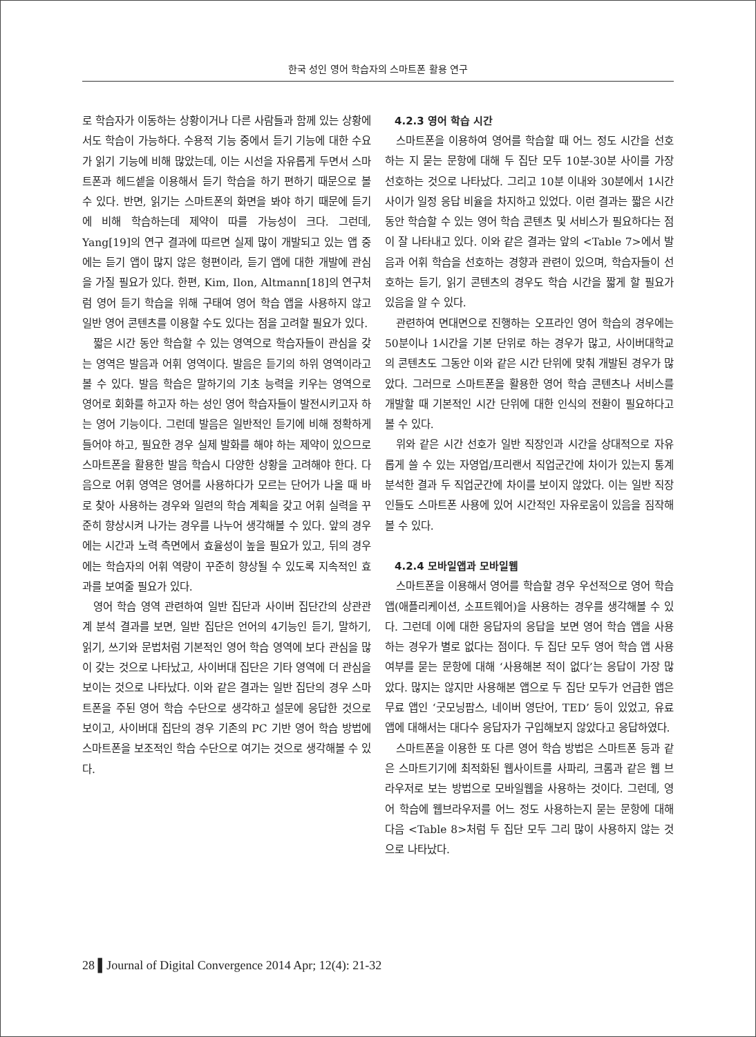한국 성인 영어 학습자의 스마트폰 활용 연구
로 학습자가 이동하는 상황이거나 다른 사람들과 함께 있는 상황에서도 학습이 가능하다. 수용적 기능 중에서 듣기 기능에 대한 수요가 읽기 기능에 비해 많았는데, 이는 시선을 자유롭게 두면서 스마트폰과 헤드셑을 이용해서 듣기 학습을 하기 편하기 때문으로 볼 수 있다. 반면, 읽기는 스마트폰의 화면을 봐야 하기 때문에 듣기에 비해 학습하는데 제약이 따를 가능성이 크다. 그런데, Yang[19]의 연구 결과에 따르면 실제 많이 개발되고 있는 앱 중에는 듣기 앱이 많지 않은 형편이라, 듣기 앱에 대한 개발에 관심을 가질 필요가 있다. 한편, Kim, Ilon, Altmann[18]의 연구처럼 영어 듣기 학습을 위해 구태여 영어 학습 앱을 사용하지 않고 일반 영어 콘텐츠를 이용할 수도 있다는 점을 고려할 필요가 있다.
짧은 시간 동안 학습할 수 있는 영역으로 학습자들이 관심을 갖는 영역은 발음과 어휘 영역이다. 발음은 듣기의 하위 영역이라고 볼 수 있다. 발음 학습은 말하기의 기초 능력을 키우는 영역으로 영어로 회화를 하고자 하는 성인 영어 학습자들이 발전시키고자 하는 영어 기능이다. 그런데 발음은 일반적인 듣기에 비해 정확하게 들어야 하고, 필요한 경우 실제 발화를 해야 하는 제약이 있으므로 스마트폰을 활용한 발음 학습시 다양한 상황을 고려해야 한다. 다음으로 어휘 영역은 영어를 사용하다가 모르는 단어가 나올 때 바로 찾아 사용하는 경우와 일련의 학습 계획을 갖고 어휘 실력을 꾸준히 향상시켜 나가는 경우를 나누어 생각해볼 수 있다. 앞의 경우에는 시간과 노력 측면에서 효율성이 높을 필요가 있고, 뒤의 경우에는 학습자의 어휘 역량이 꾸준히 향상될 수 있도록 지속적인 효과를 보여줄 필요가 있다.
영어 학습 영역 관련하여 일반 집단과 사이버 집단간의 상관관계 분석 결과를 보면, 일반 집단은 언어의 4기능인 듣기, 말하기, 읽기, 쓰기와 문법처럼 기본적인 영어 학습 영역에 보다 관심을 많이 갖는 것으로 나타났고, 사이버대 집단은 기타 영역에 더 관심을 보이는 것으로 나타났다. 이와 같은 결과는 일반 집단의 경우 스마트폰을 주된 영어 학습 수단으로 생각하고 설문에 응답한 것으로 보이고, 사이버대 집단의 경우 기존의 PC 기반 영어 학습 방법에 스마트폰을 보조적인 학습 수단으로 여기는 것으로 생각해볼 수 있다.
4.2.3 영어 학습 시간
스마트폰을 이용하여 영어를 학습할 때 어느 정도 시간을 선호하는 지 묻는 문항에 대해 두 집단 모두 10분-30분 사이를 가장 선호하는 것으로 나타났다. 그리고 10분 이내와 30분에서 1시간 사이가 일정 응답 비율을 차지하고 있었다. 이런 결과는 짧은 시간 동안 학습할 수 있는 영어 학습 콘텐츠 및 서비스가 필요하다는 점이 잘 나타내고 있다. 이와 같은 결과는 앞의 <Table 7>에서 발음과 어휘 학습을 선호하는 경향과 관련이 있으며, 학습자들이 선호하는 듣기, 읽기 콘텐츠의 경우도 학습 시간을 짧게 할 필요가 있음을 알 수 있다.
관련하여 면대면으로 진행하는 오프라인 영어 학습의 경우에는 50분이나 1시간을 기본 단위로 하는 경우가 많고, 사이버대학교의 콘텐츠도 그동안 이와 같은 시간 단위에 맞춰 개발된 경우가 많았다. 그러므로 스마트폰을 활용한 영어 학습 콘텐츠나 서비스를 개발할 때 기본적인 시간 단위에 대한 인식의 전환이 필요하다고 볼 수 있다.
위와 같은 시간 선호가 일반 직장인과 시간을 상대적으로 자유롭게 쓸 수 있는 자영업/프리랜서 직업군간에 차이가 있는지 통계분석한 결과 두 직업군간에 차이를 보이지 않았다. 이는 일반 직장인들도 스마트폰 사용에 있어 시간적인 자유로움이 있음을 짐작해볼 수 있다.
4.2.4 모바일앱과 모바일웹
스마트폰을 이용해서 영어를 학습할 경우 우선적으로 영어 학습 앱(애플리케이션, 소프트웨어)을 사용하는 경우를 생각해볼 수 있다. 그런데 이에 대한 응답자의 응답을 보면 영어 학습 앱을 사용하는 경우가 별로 없다는 점이다. 두 집단 모두 영어 학습 앱 사용 여부를 묻는 문항에 대해 ‘사용해본 적이 없다’는 응답이 가장 많았다. 많지는 않지만 사용해본 앱으로 두 집단 모두가 언급한 앱은 무료 앱인 ‘굿모닝팝스, 네이버 영단어, TED’ 등이 있었고, 유료 앱에 대해서는 대다수 응답자가 구입해보지 않았다고 응답하였다.
스마트폰을 이용한 또 다른 영어 학습 방법은 스마트폰 등과 같은 스마트기기에 최적화된 웹사이트를 사파리, 크롬과 같은 웹 브라우저로 보는 방법으로 모바일웹을 사용하는 것이다. 그런데, 영어 학습에 웹브라우저를 어느 정도 사용하는지 묻는 문항에 대해 다음 <Table 8>처럼 두 집단 모두 그리 많이 사용하지 않는 것으로 나타났다.
28 ▌Journal of Digital Convergence 2014 Apr; 12(4): 21-32